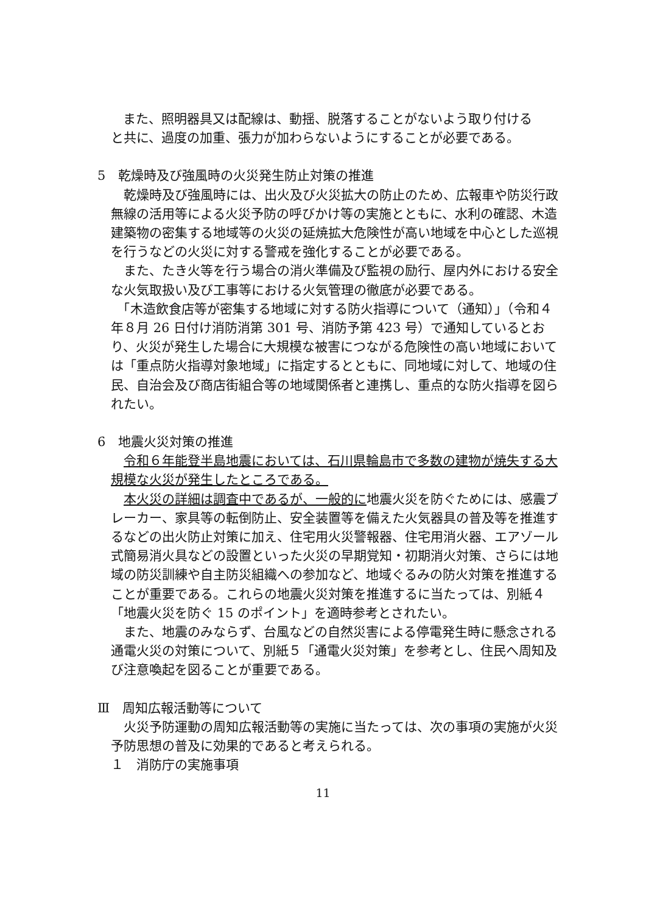また、照明器具又は配線は、動揺、脱落することがないよう取り付ける
と共に、過度の加重、張力が加わらないようにすることが必要である。
5　乾燥時及び強風時の火災発生防止対策の推進
　乾燥時及び強風時には、出火及び火災拡大の防止のため、広報車や防災行政無線の活用等による火災予防の呼びかけ等の実施とともに、水利の確認、木造建築物の密集する地域等の火災の延焼拡大危険性が高い地域を中心とした巡視を行うなどの火災に対する警戒を強化することが必要である。
　また、たき火等を行う場合の消火準備及び監視の励行、屋内外における安全な火気取扱い及び工事等における火気管理の徹底が必要である。
　「木造飲食店等が密集する地域に対する防火指導について（通知）」（令和４年８月 26 日付け消防消第 301 号、消防予第 423 号）で通知しているとおり、火災が発生した場合に大規模な被害につながる危険性の高い地域においては「重点防火指導対象地域」に指定するとともに、同地域に対して、地域の住民、自治会及び商店街組合等の地域関係者と連携し、重点的な防火指導を図られたい。
6　地震火災対策の推進
　令和６年能登半島地震においては、石川県輪島市で多数の建物が焼失する大規模な火災が発生したところである。
　本火災の詳細は調査中であるが、一般的に地震火災を防ぐためには、感震ブレーカー、家具等の転倒防止、安全装置等を備えた火気器具の普及等を推進するなどの出火防止対策に加え、住宅用火災警報器、住宅用消火器、エアゾール式簡易消火具などの設置といった火災の早期覚知・初期消火対策、さらには地域の防災訓練や自主防災組織への参加など、地域ぐるみの防火対策を推進することが重要である。これらの地震火災対策を推進するに当たっては、別紙４「地震火災を防ぐ 15 のポイント」を適時参考とされたい。
　また、地震のみならず、台風などの自然災害による停電発生時に懸念される通電火災の対策について、別紙５「通電火災対策」を参考とし、住民へ周知及び注意喚起を図ることが重要である。
Ⅲ　周知広報活動等について
　火災予防運動の周知広報活動等の実施に当たっては、次の事項の実施が火災予防思想の普及に効果的であると考えられる。
１　消防庁の実施事項
11